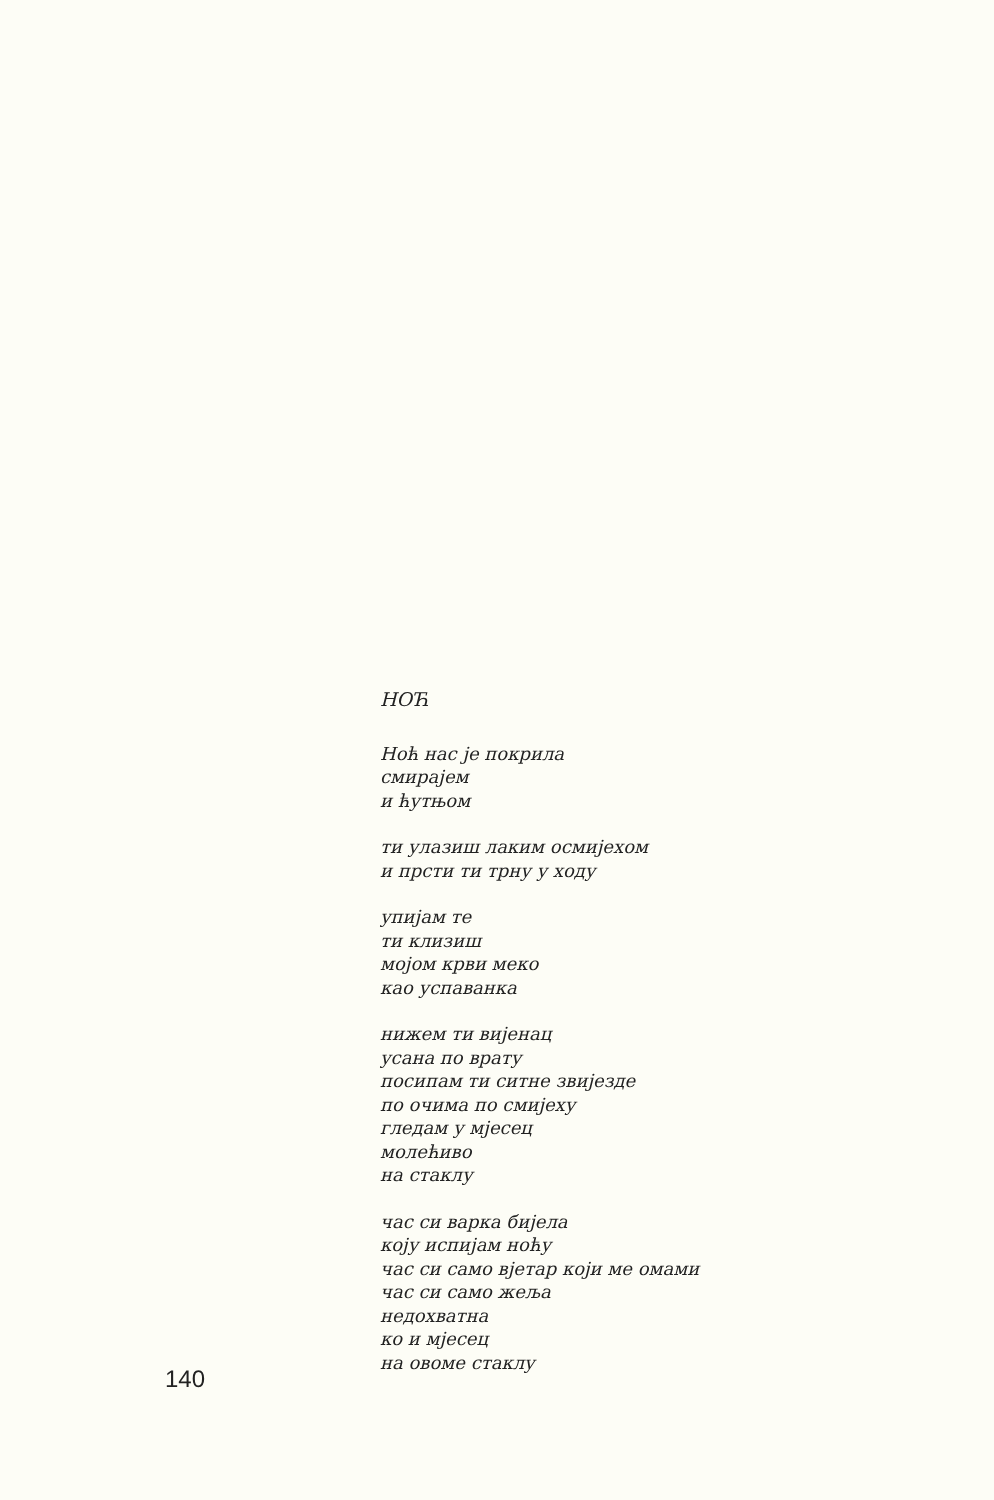НОЋ
Ноћ нас је покрила
смирајем
и ћутњом
ти улазиш лаким осмијехом
и прсти ти трну у ходу
упијам те
ти клизиш
мојом крви меко
као успаванка
нижем ти вијенац
усана по врату
посипам ти ситне звијезде
по очима по смијеху
гледам у мјесец
молећиво
на стаклу
час си варка бијела
коју испијам ноћу
час си само вјетар који ме омами
час си само жеља
недохватна
ко и мјесец
на овоме стаклу
140